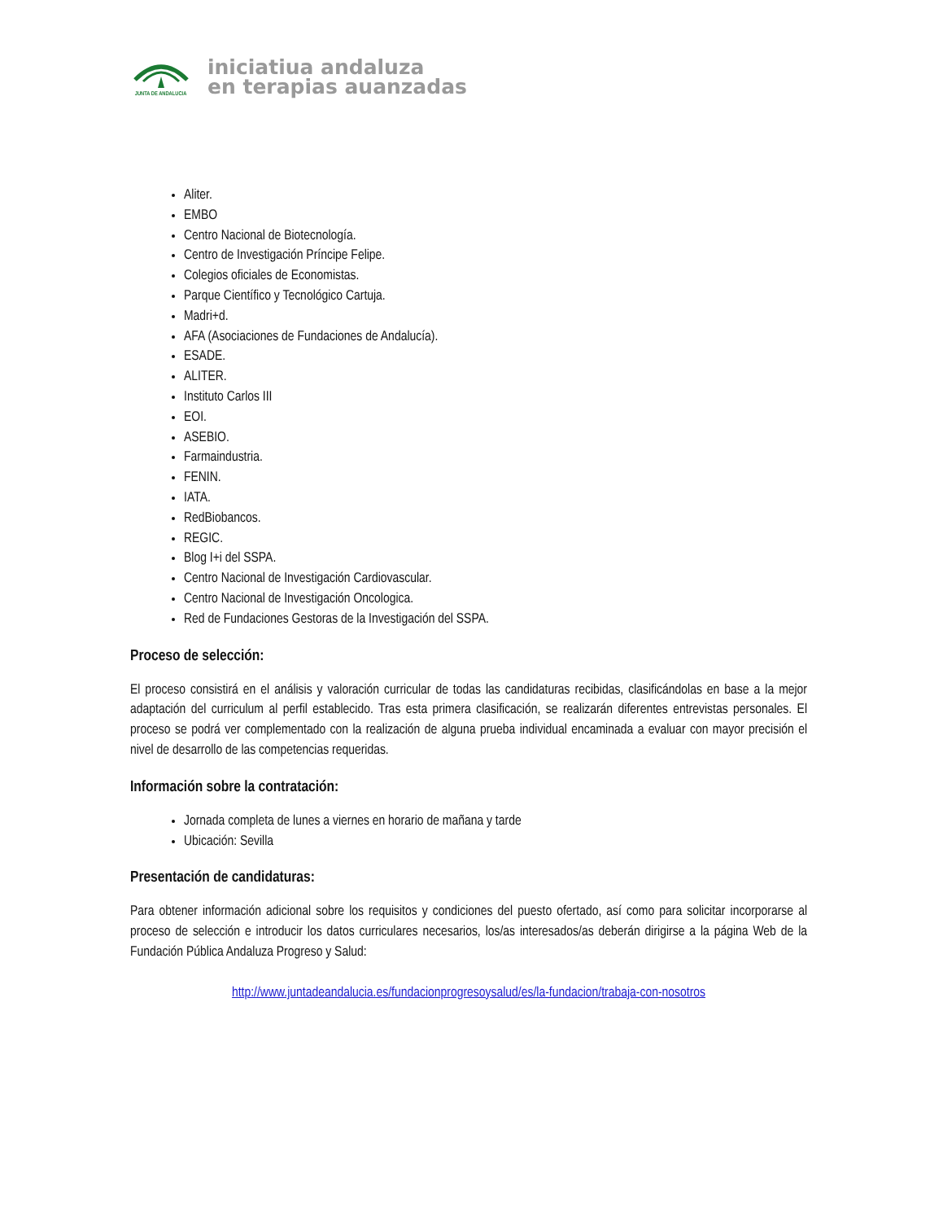JUNTA DE ANDALUCIA
iniciatiua andaluza
en terapias auanzadas
Aliter.
EMBO
Centro Nacional de Biotecnología.
Centro de Investigación Príncipe Felipe.
Colegios oficiales de Economistas.
Parque Científico y Tecnológico Cartuja.
Madri+d.
AFA (Asociaciones de Fundaciones de Andalucía).
ESADE.
ALITER.
Instituto Carlos III
EOI.
ASEBIO.
Farmaindustria.
FENIN.
IATA.
RedBiobancos.
REGIC.
Blog I+i del SSPA.
Centro Nacional de Investigación Cardiovascular.
Centro Nacional de Investigación Oncologica.
Red de Fundaciones Gestoras de la Investigación del SSPA.
Proceso de selección:
El proceso consistirá en el análisis y valoración curricular de todas las candidaturas recibidas, clasificándolas en base a la mejor adaptación del curriculum al perfil establecido. Tras esta primera clasificación, se realizarán diferentes entrevistas personales. El proceso se podrá ver complementado con la realización de alguna prueba individual encaminada a evaluar con mayor precisión el nivel de desarrollo de las competencias requeridas.
Información sobre la contratación:
Jornada completa de lunes a viernes en horario de mañana y tarde
Ubicación: Sevilla
Presentación de candidaturas:
Para obtener información adicional sobre los requisitos y condiciones del puesto ofertado, así como para solicitar incorporarse al proceso de selección e introducir los datos curriculares necesarios, los/as interesados/as deberán dirigirse a la página Web de la Fundación Pública Andaluza Progreso y Salud:
http://www.juntadeandalucia.es/fundacionprogresoysalud/es/la-fundacion/trabaja-con-nosotros